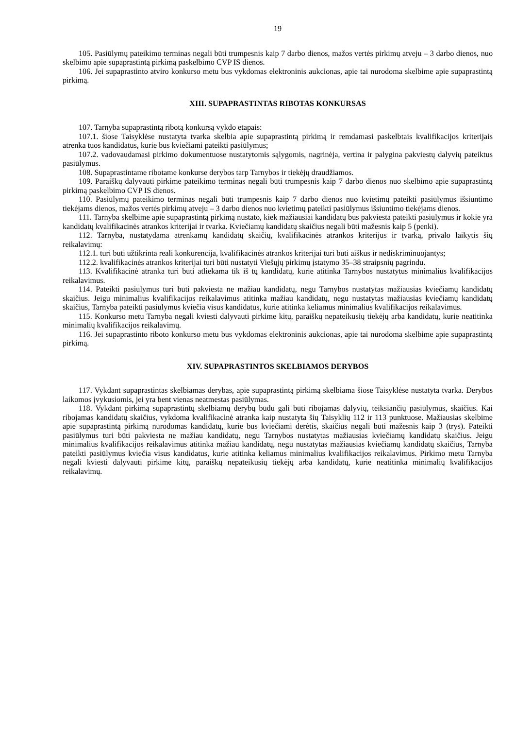19
105. Pasiūlymų pateikimo terminas negali būti trumpesnis kaip 7 darbo dienos, mažos vertės pirkimų atveju – 3 darbo dienos, nuo skelbimo apie supaprastintą pirkimą paskelbimo CVP IS dienos.
106. Jei supaprastinto atviro konkurso metu bus vykdomas elektroninis aukcionas, apie tai nurodoma skelbime apie supaprastintą pirkimą.
XIII. SUPAPRASTINTAS RIBOTAS KONKURSAS
107. Tarnyba supaprastintą ribotą konkursą vykdo etapais:
107.1. šiose Taisyklėse nustatyta tvarka skelbia apie supaprastintą pirkimą ir remdamasi paskelbtais kvalifikacijos kriterijais atrenka tuos kandidatus, kurie bus kviečiami pateikti pasiūlymus;
107.2. vadovaudamasi pirkimo dokumentuose nustatytomis sąlygomis, nagrinėja, vertina ir palygina pakviestų dalyvių pateiktus pasiūlymus.
108. Supaprastintame ribotame konkurse derybos tarp Tarnybos ir tiekėjų draudžiamos.
109. Paraiškų dalyvauti pirkime pateikimo terminas negali būti trumpesnis kaip 7 darbo dienos nuo skelbimo apie supaprastintą pirkimą paskelbimo CVP IS dienos.
110. Pasiūlymų pateikimo terminas negali būti trumpesnis kaip 7 darbo dienos nuo kvietimų pateikti pasiūlymus išsiuntimo tiekėjams dienos, mažos vertės pirkimų atveju – 3 darbo dienos nuo kvietimų pateikti pasiūlymus išsiuntimo tiekėjams dienos.
111. Tarnyba skelbime apie supaprastintą pirkimą nustato, kiek mažiausiai kandidatų bus pakviesta pateikti pasiūlymus ir kokie yra kandidatų kvalifikacinės atrankos kriterijai ir tvarka. Kviečiamų kandidatų skaičius negali būti mažesnis kaip 5 (penki).
112. Tarnyba, nustatydama atrenkamų kandidatų skaičių, kvalifikacinės atrankos kriterijus ir tvarką, privalo laikytis šių reikalavimų:
112.1. turi būti užtikrinta reali konkurencija, kvalifikacinės atrankos kriterijai turi būti aiškūs ir nediskriminuojantys;
112.2. kvalifikacinės atrankos kriterijai turi būti nustatyti Viešųjų pirkimų įstatymo 35–38 straipsnių pagrindu.
113. Kvalifikacinė atranka turi būti atliekama tik iš tų kandidatų, kurie atitinka Tarnybos nustatytus minimalius kvalifikacijos reikalavimus.
114. Pateikti pasiūlymus turi būti pakviesta ne mažiau kandidatų, negu Tarnybos nustatytas mažiausias kviečiamų kandidatų skaičius. Jeigu minimalius kvalifikacijos reikalavimus atitinka mažiau kandidatų, negu nustatytas mažiausias kviečiamų kandidatų skaičius, Tarnyba pateikti pasiūlymus kviečia visus kandidatus, kurie atitinka keliamus minimalius kvalifikacijos reikalavimus.
115. Konkurso metu Tarnyba negali kviesti dalyvauti pirkime kitų, paraiškų nepateikusių tiekėjų arba kandidatų, kurie neatitinka minimalių kvalifikacijos reikalavimų.
116. Jei supaprastinto riboto konkurso metu bus vykdomas elektroninis aukcionas, apie tai nurodoma skelbime apie supaprastintą pirkimą.
XIV. SUPAPRASTINTOS SKELBIAMOS DERYBOS
117. Vykdant supaprastintas skelbiamas derybas, apie supaprastintą pirkimą skelbiama šiose Taisyklėse nustatyta tvarka. Derybos laikomos įvykusiomis, jei yra bent vienas neatmestas pasiūlymas.
118. Vykdant pirkimą supaprastintų skelbiamų derybų būdu gali būti ribojamas dalyvių, teiksiančių pasiūlymus, skaičius. Kai ribojamas kandidatų skaičius, vykdoma kvalifikacinė atranka kaip nustatyta šių Taisyklių 112 ir 113 punktuose. Mažiausias skelbime apie supaprastintą pirkimą nurodomas kandidatų, kurie bus kviečiami derėtis, skaičius negali būti mažesnis kaip 3 (trys). Pateikti pasiūlymus turi būti pakviesta ne mažiau kandidatų, negu Tarnybos nustatytas mažiausias kviečiamų kandidatų skaičius. Jeigu minimalius kvalifikacijos reikalavimus atitinka mažiau kandidatų, negu nustatytas mažiausias kviečiamų kandidatų skaičius, Tarnyba pateikti pasiūlymus kviečia visus kandidatus, kurie atitinka keliamus minimalius kvalifikacijos reikalavimus. Pirkimo metu Tarnyba negali kviesti dalyvauti pirkime kitų, paraiškų nepateikusių tiekėjų arba kandidatų, kurie neatitinka minimalių kvalifikacijos reikalavimų.